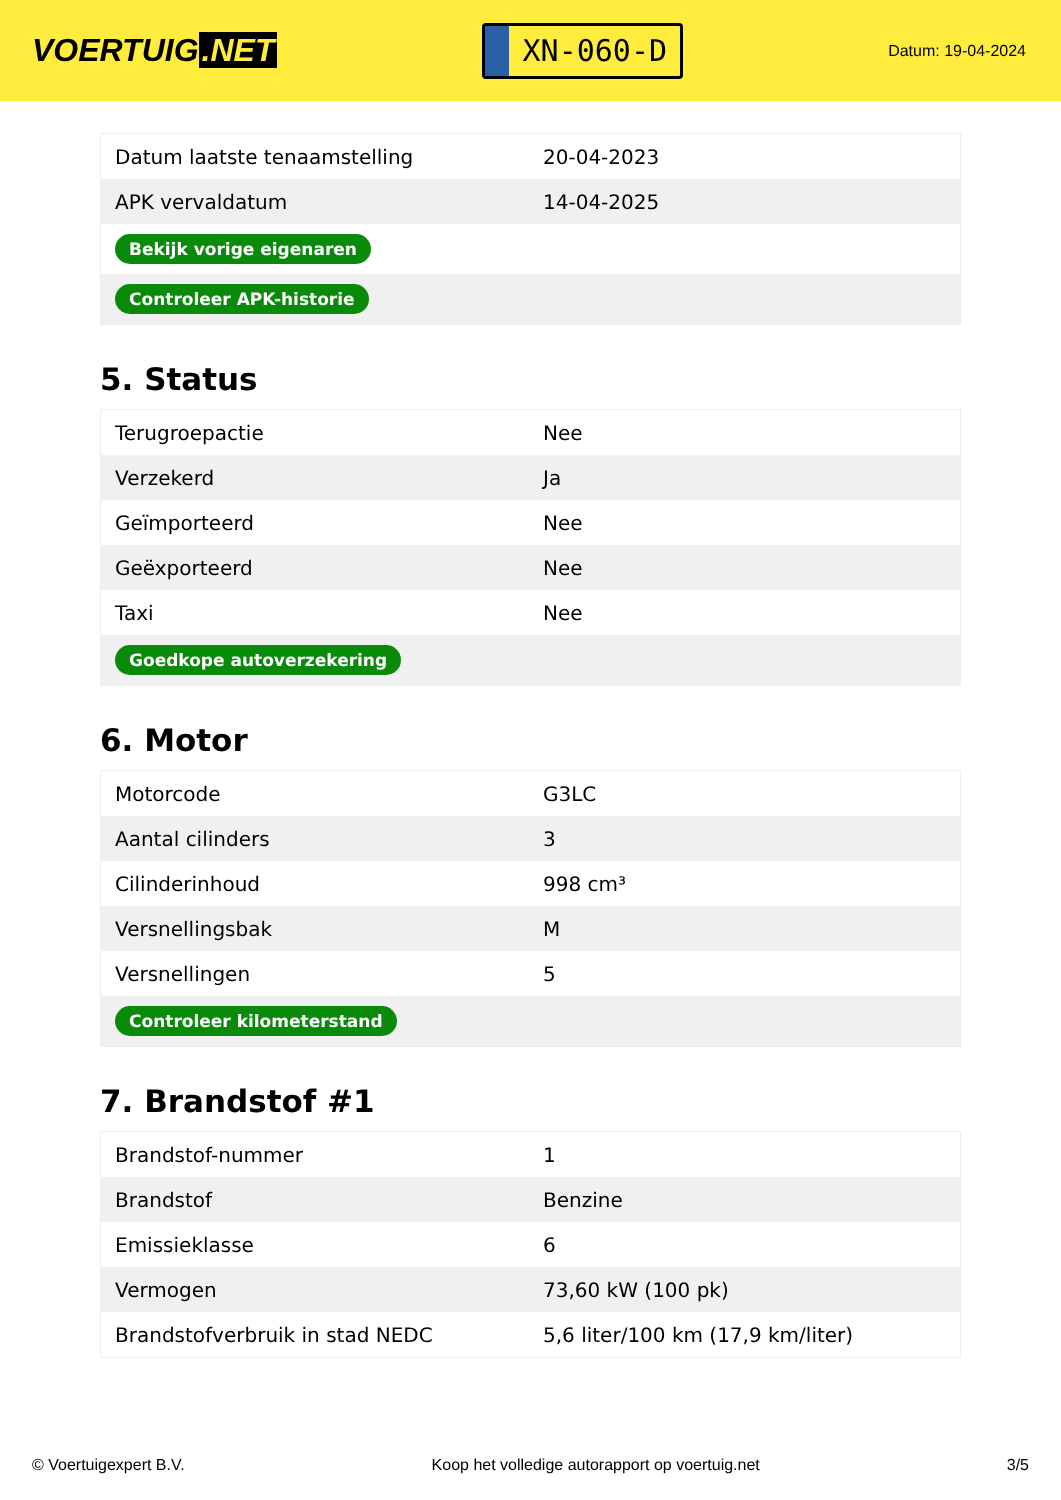VOERTUIG.NET
XN-060-D
Datum: 19-04-2024
| Datum laatste tenaamstelling | 20-04-2023 |
| APK vervaldatum | 14-04-2025 |
| Bekijk vorige eigenaren | |
| Controleer APK-historie | |
5. Status
| Terugroepactie | Nee |
| Verzekerd | Ja |
| Geïmporteerd | Nee |
| Geëxporteerd | Nee |
| Taxi | Nee |
| Goedkope autoverzekering | |
6. Motor
| Motorcode | G3LC |
| Aantal cilinders | 3 |
| Cilinderinhoud | 998 cm³ |
| Versnellingsbak | M |
| Versnellingen | 5 |
| Controleer kilometerstand | |
7. Brandstof #1
| Brandstof-nummer | 1 |
| Brandstof | Benzine |
| Emissieklasse | 6 |
| Vermogen | 73,60 kW (100 pk) |
| Brandstofverbruik in stad NEDC | 5,6 liter/100 km (17,9 km/liter) |
© Voertuigexpert B.V. Koop het volledige autorapport op voertuig.net 3/5